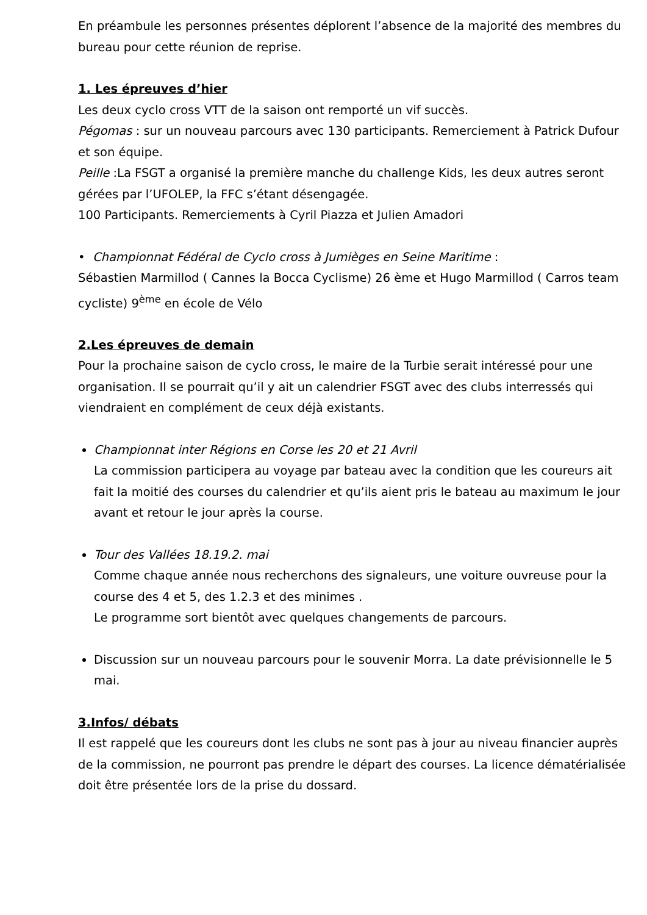En préambule les personnes présentes déplorent l’absence de la majorité des membres du bureau pour cette réunion de reprise.
1. Les épreuves d’hier
Les deux cyclo cross VTT de la saison ont remporté un vif succès.
Pégomas : sur un nouveau parcours avec 130 participants. Remerciement à Patrick Dufour et son équipe.
Peille :La FSGT a organisé la première manche du challenge Kids, les deux autres seront gérées par l’UFOLEP, la FFC s’étant désengagée.
100 Participants. Remerciements à Cyril Piazza et Julien Amadori
• Championnat Fédéral de Cyclo cross à Jumièges en Seine Maritime :
Sébastien Marmillod ( Cannes la Bocca Cyclisme) 26 ème et Hugo Marmillod ( Carros team cycliste) 9<sup>ème</sup> en école de Vélo
2.Les épreuves de demain
Pour la prochaine saison de cyclo cross, le maire de la Turbie serait intéressé pour une organisation. Il se pourrait qu’il y ait un calendrier FSGT avec des clubs interressés qui viendraient en complément de ceux déjà existants.
Championnat inter Régions en Corse les 20 et 21 Avril
La commission participera au voyage par bateau avec la condition que les coureurs ait fait la moitié des courses du calendrier et qu’ils aient pris le bateau au maximum le jour avant et retour le jour après la course.
Tour des Vallées 18.19.2. mai
Comme chaque année nous recherchons des signaleurs, une voiture ouvreuse pour la course des 4 et 5, des 1.2.3 et des minimes .
Le programme sort bientôt avec quelques changements de parcours.
Discussion sur un nouveau parcours pour le souvenir Morra. La date prévisionnelle le 5 mai.
3.Infos/ débats
Il est rappelé que les coureurs dont les clubs ne sont pas à jour au niveau financier auprès de la commission, ne pourront pas prendre le départ des courses. La licence dématérialisée doit être présentée lors de la prise du dossard.